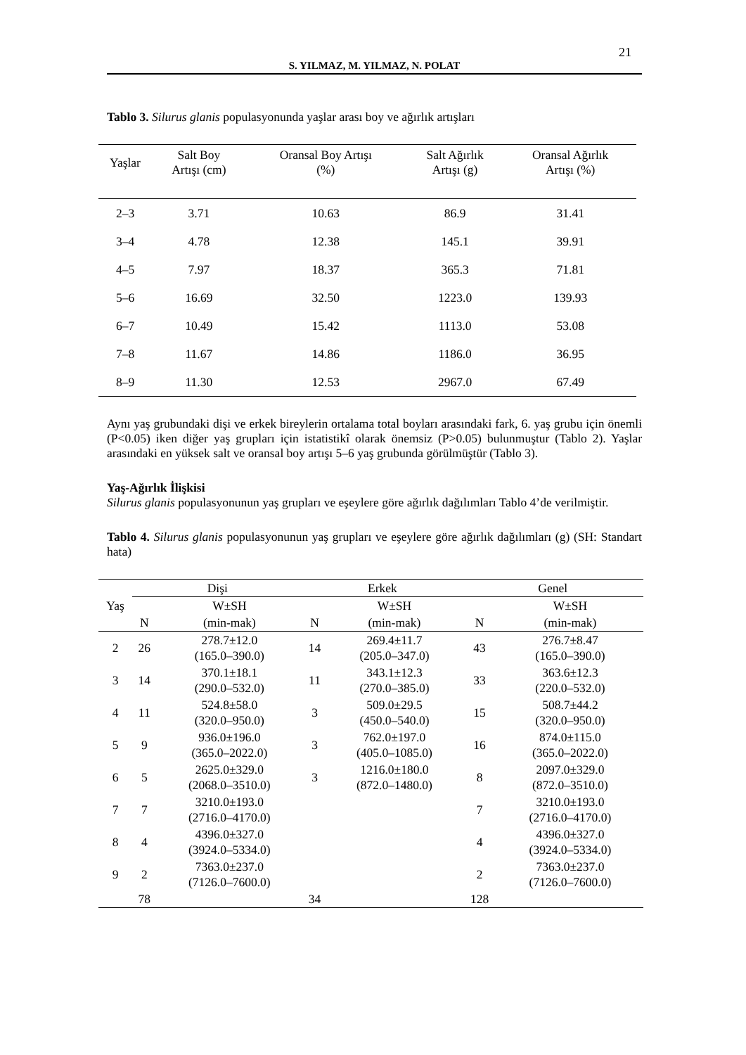21
S. YILMAZ, M. YILMAZ, N. POLAT
Tablo 3. Silurus glanis populasyonunda yaşlar arası boy ve ağırlık artışları
| Yaşlar | Salt Boy Artışı (cm) | Oransal Boy Artışı (%) | Salt Ağırlık Artışı (g) | Oransal Ağırlık Artışı (%) |
| --- | --- | --- | --- | --- |
| 2–3 | 3.71 | 10.63 | 86.9 | 31.41 |
| 3–4 | 4.78 | 12.38 | 145.1 | 39.91 |
| 4–5 | 7.97 | 18.37 | 365.3 | 71.81 |
| 5–6 | 16.69 | 32.50 | 1223.0 | 139.93 |
| 6–7 | 10.49 | 15.42 | 1113.0 | 53.08 |
| 7–8 | 11.67 | 14.86 | 1186.0 | 36.95 |
| 8–9 | 11.30 | 12.53 | 2967.0 | 67.49 |
Aynı yaş grubundaki dişi ve erkek bireylerin ortalama total boyları arasındaki fark, 6. yaş grubu için önemli (P<0.05) iken diğer yaş grupları için istatistikî olarak önemsiz (P>0.05) bulunmuştur (Tablo 2). Yaşlar arasındaki en yüksek salt ve oransal boy artışı 5–6 yaş grubunda görülmüştür (Tablo 3).
Yaş-Ağırlık İlişkisi
Silurus glanis populasyonunun yaş grupları ve eşeylere göre ağırlık dağılımları Tablo 4’de verilmiştir.
Tablo 4. Silurus glanis populasyonunun yaş grupları ve eşeylere göre ağırlık dağılımları (g) (SH: Standart hata)
| Yaş | Dişi | | Erkek | | Genel | |
| --- | --- | --- | --- | --- | --- | --- |
| | | W±SH | | W±SH | | W±SH |
| | N | (min-mak) | N | (min-mak) | N | (min-mak) |
| 2 | 26 | 278.7±12.0 (165.0–390.0) | 14 | 269.4±11.7 (205.0–347.0) | 43 | 276.7±8.47 (165.0–390.0) |
| 3 | 14 | 370.1±18.1 (290.0–532.0) | 11 | 343.1±12.3 (270.0–385.0) | 33 | 363.6±12.3 (220.0–532.0) |
| 4 | 11 | 524.8±58.0 (320.0–950.0) | 3 | 509.0±29.5 (450.0–540.0) | 15 | 508.7±44.2 (320.0–950.0) |
| 5 | 9 | 936.0±196.0 (365.0–2022.0) | 3 | 762.0±197.0 (405.0–1085.0) | 16 | 874.0±115.0 (365.0–2022.0) |
| 6 | 5 | 2625.0±329.0 (2068.0–3510.0) | 3 | 1216.0±180.0 (872.0–1480.0) | 8 | 2097.0±329.0 (872.0–3510.0) |
| 7 | 7 | 3210.0±193.0 (2716.0–4170.0) | | | 7 | 3210.0±193.0 (2716.0–4170.0) |
| 8 | 4 | 4396.0±327.0 (3924.0–5334.0) | | | 4 | 4396.0±327.0 (3924.0–5334.0) |
| 9 | 2 | 7363.0±237.0 (7126.0–7600.0) | | | 2 | 7363.0±237.0 (7126.0–7600.0) |
| | 78 | | 34 | | 128 | |